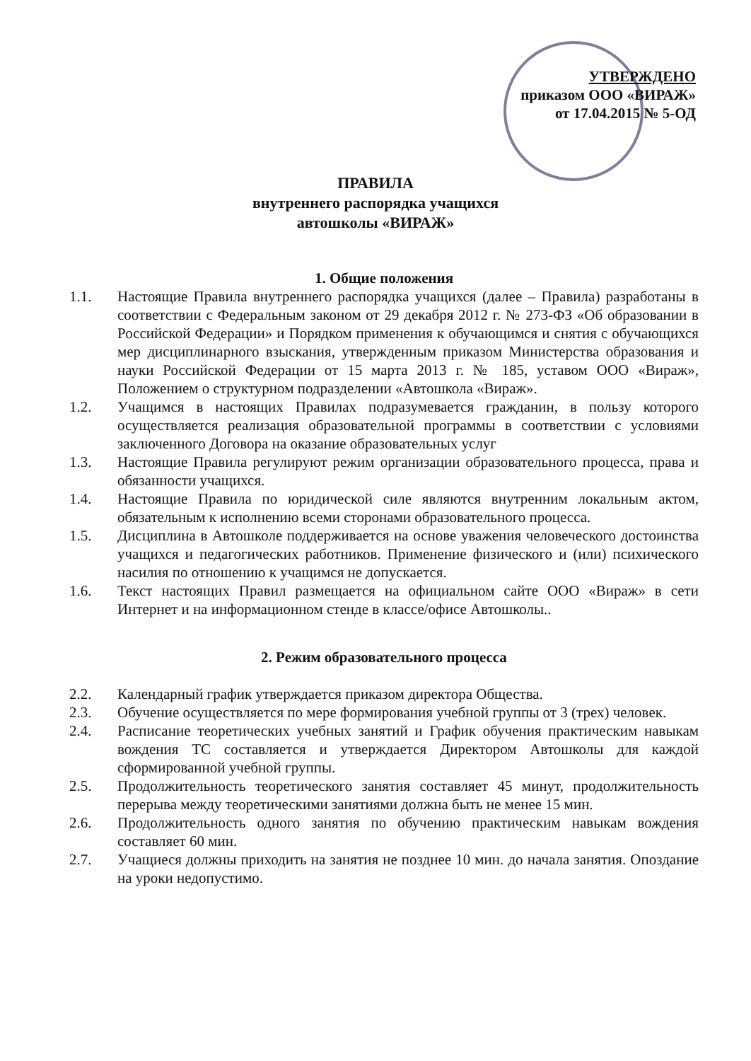УТВЕРЖДЕНО
приказом ООО «ВИРАЖ»
от 17.04.2015 № 5-ОД
ПРАВИЛА
внутреннего распорядка учащихся
автошколы «ВИРАЖ»
1. Общие положения
1.1. Настоящие Правила внутреннего распорядка учащихся (далее – Правила) разработаны в соответствии с Федеральным законом от 29 декабря 2012 г. № 273-ФЗ «Об образовании в Российской Федерации» и Порядком применения к обучающимся и снятия с обучающихся мер дисциплинарного взыскания, утвержденным приказом Министерства образования и науки Российской Федерации от 15 марта 2013 г. № 185, уставом ООО «Вираж», Положением о структурном подразделении «Автошкола «Вираж».
1.2. Учащимся в настоящих Правилах подразумевается гражданин, в пользу которого осуществляется реализация образовательной программы в соответствии с условиями заключенного Договора на оказание образовательных услуг
1.3. Настоящие Правила регулируют режим организации образовательного процесса, права и обязанности учащихся.
1.4. Настоящие Правила по юридической силе являются внутренним локальным актом, обязательным к исполнению всеми сторонами образовательного процесса.
1.5. Дисциплина в Автошколе поддерживается на основе уважения человеческого достоинства учащихся и педагогических работников. Применение физического и (или) психического насилия по отношению к учащимся не допускается.
1.6. Текст настоящих Правил размещается на официальном сайте ООО «Вираж» в сети Интернет и на информационном стенде в классе/офисе Автошколы..
2. Режим образовательного процесса
2.2. Календарный график утверждается приказом директора Общества.
2.3. Обучение осуществляется по мере формирования учебной группы от 3 (трех) человек.
2.4. Расписание теоретических учебных занятий и График обучения практическим навыкам вождения ТС составляется и утверждается Директором Автошколы для каждой сформированной учебной группы.
2.5. Продолжительность теоретического занятия составляет 45 минут, продолжительность перерыва между теоретическими занятиями должна быть не менее 15 мин.
2.6. Продолжительность одного занятия по обучению практическим навыкам вождения составляет 60 мин.
2.7. Учащиеся должны приходить на занятия не позднее 10 мин. до начала занятия. Опоздание на уроки недопустимо.